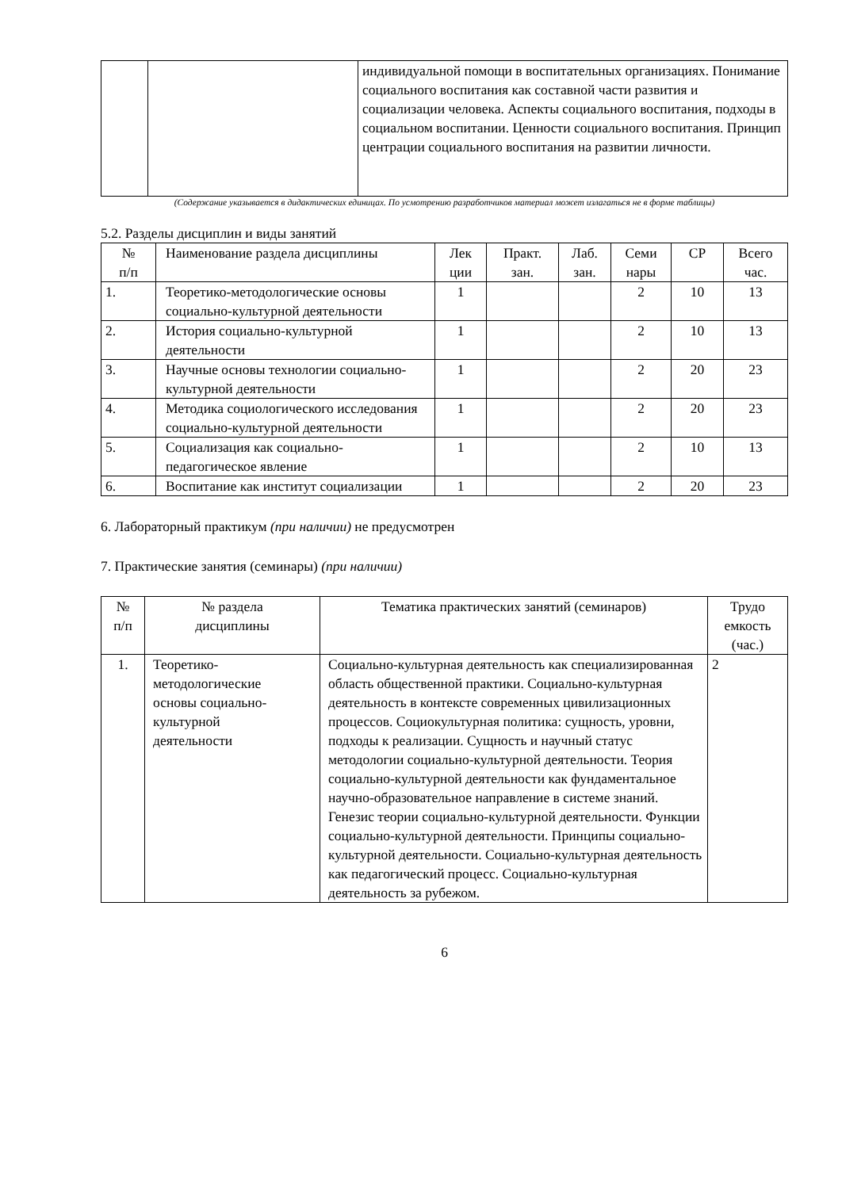| | | индивидуальной помощи в воспитательных организациях. Понимание социального воспитания как составной части развития и социализации человека. Аспекты социального воспитания, подходы в социальном воспитании. Ценности социального воспитания. Принцип центрации социального воспитания на развитии личности. |
(Содержание указывается в дидактических единицах. По усмотрению разработчиков материал может излагаться не в форме таблицы)
5.2. Разделы дисциплин и виды занятий
| № п/п | Наименование раздела дисциплины | Лек ции | Практ. зан. | Лаб. зан. | Семи нары | СР | Всего час. |
| --- | --- | --- | --- | --- | --- | --- | --- |
| 1. | Теоретико-методологические основы социально-культурной деятельности | 1 | | | 2 | 10 | 13 |
| 2. | История социально-культурной деятельности | 1 | | | 2 | 10 | 13 |
| 3. | Научные основы технологии социально-культурной деятельности | 1 | | | 2 | 20 | 23 |
| 4. | Методика социологического исследования социально-культурной деятельности | 1 | | | 2 | 20 | 23 |
| 5. | Социализация как социально-педагогическое явление | 1 | | | 2 | 10 | 13 |
| 6. | Воспитание как институт социализации | 1 | | | 2 | 20 | 23 |
6. Лабораторный практикум (при наличии) не предусмотрен
7. Практические занятия (семинары) (при наличии)
| № п/п | № раздела дисциплины | Тематика практических занятий (семинаров) | Трудо емкость (час.) |
| --- | --- | --- | --- |
| 1. | Теоретико- методологические основы социально- культурной деятельности | Социально-культурная деятельность как специализированная область общественной практики. Социально-культурная деятельность в контексте современных цивилизационных процессов. Социокультурная политика: сущность, уровни, подходы к реализации. Сущность и научный статус методологии социально-культурной деятельности. Теория социально-культурной деятельности как фундаментальное научно-образовательное направление в системе знаний. Генезис теории социально-культурной деятельности. Функции социально-культурной деятельности. Принципы социально-культурной деятельности. Социально-культурная деятельность как педагогический процесс. Социально-культурная деятельность за рубежом. | 2 |
6